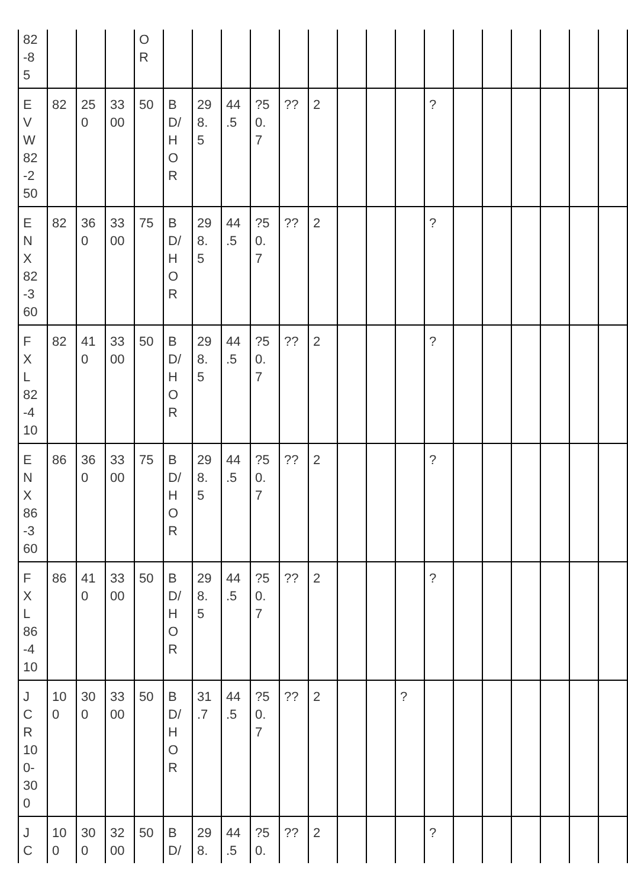| 82 -8 5 | | | | O R | | | | | | | | | | | | | | | | |
| E V W 82 -2 50 | 82 | 25 0 | 33 00 | 50 | B D/ H O R | 29 8. 5 | 44 .5 | ?5 0. 7 | ?? | 2 | | | | ? | | | | | | |
| E N X 82 -3 60 | 82 | 36 0 | 33 00 | 75 | B D/ H O R | 29 8. 5 | 44 .5 | ?5 0. 7 | ?? | 2 | | | | ? | | | | | | |
| F X L 82 -4 10 | 82 | 41 0 | 33 00 | 50 | B D/ H O R | 29 8. 5 | 44 .5 | ?5 0. 7 | ?? | 2 | | | | ? | | | | | | |
| E N X 86 -3 60 | 86 | 36 0 | 33 00 | 75 | B D/ H O R | 29 8. 5 | 44 .5 | ?5 0. 7 | ?? | 2 | | | | ? | | | | | | |
| F X L 86 -4 10 | 86 | 41 0 | 33 00 | 50 | B D/ H O R | 29 8. 5 | 44 .5 | ?5 0. 7 | ?? | 2 | | | | ? | | | | | | |
| J C R 10 0- 30 0 | 10 0 | 30 0 | 33 00 | 50 | B D/ H O R | 31 .7 | 44 .5 | ?5 0. 7 | ?? | 2 | | | ? | | | | | | | |
| J C | 10 0 | 30 0 | 32 00 | 50 | B D/ | 29 8. | 44 .5 | ?5 0. | ?? | 2 | | | | ? | | | | | | |